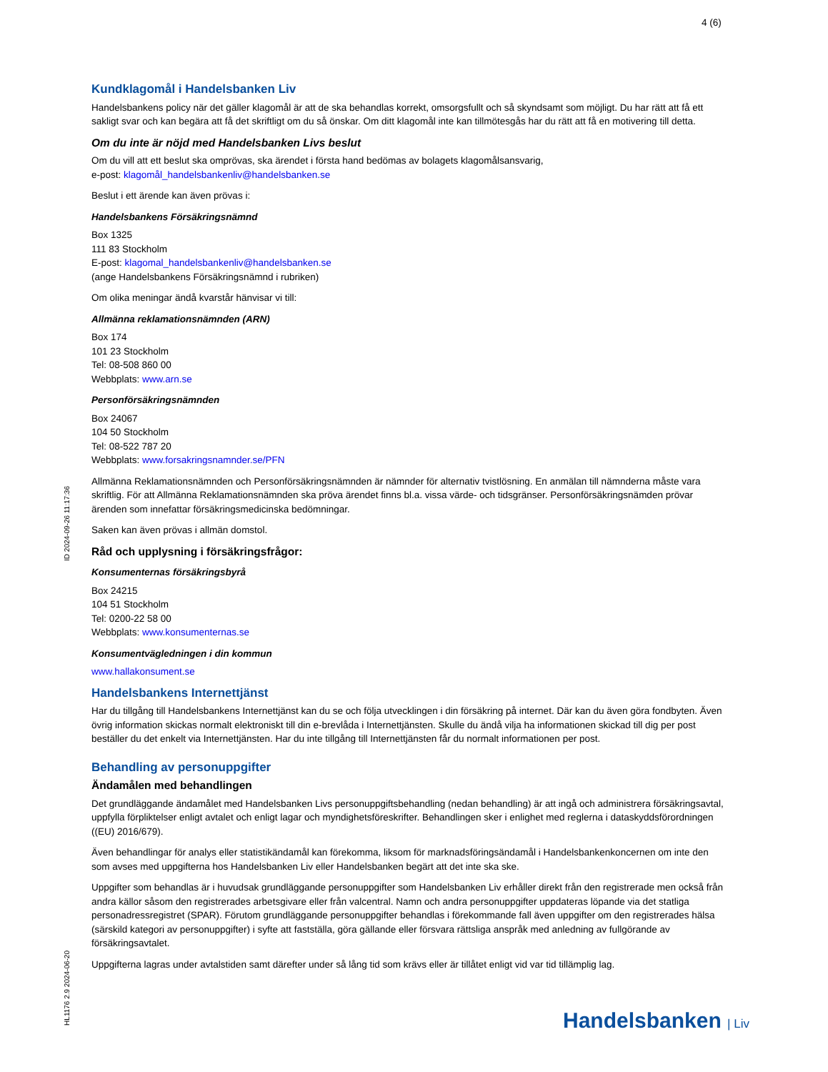4 (6)
ID 2024-09-26 11:17:36
HL1176 2.9 2024-06-20
Kundklagomål i Handelsbanken Liv
Handelsbankens policy när det gäller klagomål är att de ska behandlas korrekt, omsorgsfullt och så skyndsamt som möjligt. Du har rätt att få ett sakligt svar och kan begära att få det skriftligt om du så önskar. Om ditt klagomål inte kan tillmötesgås har du rätt att få en motivering till detta.
Om du inte är nöjd med Handelsbanken Livs beslut
Om du vill att ett beslut ska omprövas, ska ärendet i första hand bedömas av bolagets klagomålsansvarig,
e-post: klagomål_handelsbankenliv@handelsbanken.se
Beslut i ett ärende kan även prövas i:
Handelsbankens Försäkringsnämnd
Box 1325
111 83 Stockholm
E-post: klagomal_handelsbankenliv@handelsbanken.se
(ange Handelsbankens Försäkringsnämnd i rubriken)
Om olika meningar ändå kvarstår hänvisar vi till:
Allmänna reklamationsnämnden (ARN)
Box 174
101 23 Stockholm
Tel: 08-508 860 00
Webbplats: www.arn.se
Personförsäkringsnämnden
Box 24067
104 50 Stockholm
Tel: 08-522 787 20
Webbplats: www.forsakringsnamnder.se/PFN
Allmänna Reklamationsnämnden och Personförsäkringsnämnden är nämnder för alternativ tvistlösning. En anmälan till nämnderna måste vara skriftlig. För att Allmänna Reklamationsnämnden ska pröva ärendet finns bl.a. vissa värde- och tidsgränser. Personförsäkringsnämden prövar ärenden som innefattar försäkringsmedicinska bedömningar.
Saken kan även prövas i allmän domstol.
Råd och upplysning i försäkringsfrågor:
Konsumenternas försäkringsbyrå
Box 24215
104 51 Stockholm
Tel: 0200-22 58 00
Webbplats: www.konsumenternas.se
Konsumentvägledningen i din kommun
www.hallakonsument.se
Handelsbankens Internettjänst
Har du tillgång till Handelsbankens Internettjänst kan du se och följa utvecklingen i din försäkring på internet. Där kan du även göra fondbyten. Även övrig information skickas normalt elektroniskt till din e-brevlåda i Internettjänsten. Skulle du ändå vilja ha informationen skickad till dig per post beställer du det enkelt via Internettjänsten. Har du inte tillgång till Internettjänsten får du normalt informationen per post.
Behandling av personuppgifter
Ändamålen med behandlingen
Det grundläggande ändamålet med Handelsbanken Livs personuppgiftsbehandling (nedan behandling) är att ingå och administrera försäkringsavtal, uppfylla förpliktelser enligt avtalet och enligt lagar och myndighetsföreskrifter. Behandlingen sker i enlighet med reglerna i dataskyddsförordningen ((EU) 2016/679).
Även behandlingar för analys eller statistikändamål kan förekomma, liksom för marknadsföringsändamål i Handelsbankenkoncernen om inte den som avses med uppgifterna hos Handelsbanken Liv eller Handelsbanken begärt att det inte ska ske.
Uppgifter som behandlas är i huvudsak grundläggande personuppgifter som Handelsbanken Liv erhåller direkt från den registrerade men också från andra källor såsom den registrerades arbetsgivare eller från valcentral. Namn och andra personuppgifter uppdateras löpande via det statliga personadressregistret (SPAR). Förutom grundläggande personuppgifter behandlas i förekommande fall även uppgifter om den registrerades hälsa (särskild kategori av personuppgifter) i syfte att fastställa, göra gällande eller försvara rättsliga anspråk med anledning av fullgörande av försäkringsavtalet.
Uppgifterna lagras under avtalstiden samt därefter under så lång tid som krävs eller är tillåtet enligt vid var tid tillämplig lag.
Handelsbanken | Liv